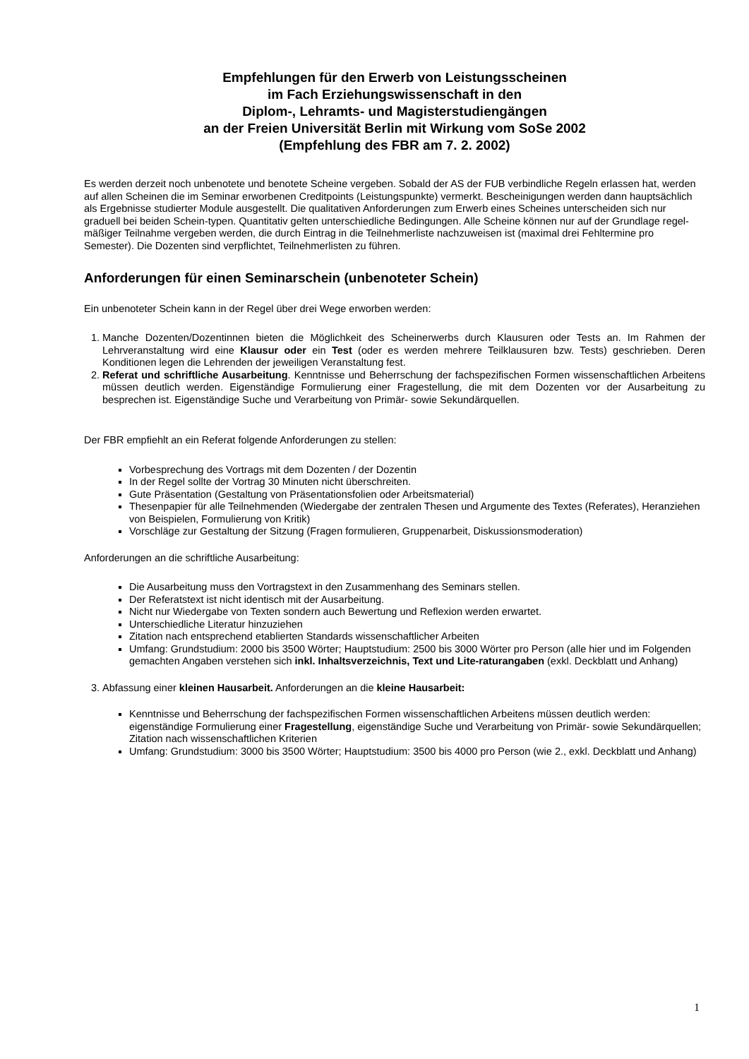Empfehlungen für den Erwerb von Leistungsscheinen
im Fach Erziehungswissenschaft in den
Diplom-, Lehramts- und Magisterstudiengängen
an der Freien Universität Berlin mit Wirkung vom SoSe 2002
(Empfehlung des FBR am 7. 2. 2002)
Es werden derzeit noch unbenotete und benotete Scheine vergeben. Sobald der AS der FUB verbindliche Regeln erlassen hat, werden auf allen Scheinen die im Seminar erworbenen Creditpoints (Leistungspunkte) vermerkt. Bescheinigungen werden dann hauptsächlich als Ergebnisse studierter Module ausgestellt. Die qualitativen Anforderungen zum Erwerb eines Scheines unterscheiden sich nur graduell bei beiden Schein-typen. Quantitativ gelten unterschiedliche Bedingungen. Alle Scheine können nur auf der Grundlage regel-mäßiger Teilnahme vergeben werden, die durch Eintrag in die Teilnehmerliste nachzuweisen ist (maximal drei Fehltermine pro Semester). Die Dozenten sind verpflichtet, Teilnehmerlisten zu führen.
Anforderungen für einen Seminarschein (unbenoteter Schein)
Ein unbenoteter Schein kann in der Regel über drei Wege erworben werden:
1. Manche Dozenten/Dozentinnen bieten die Möglichkeit des Scheinerwerbs durch Klausuren oder Tests an. Im Rahmen der Lehrveranstaltung wird eine Klausur oder ein Test (oder es werden mehrere Teilklausuren bzw. Tests) geschrieben. Deren Konditionen legen die Lehrenden der jeweiligen Veranstaltung fest.
2. Referat und schriftliche Ausarbeitung. Kenntnisse und Beherrschung der fachspezifischen Formen wissenschaftlichen Arbeitens müssen deutlich werden. Eigenständige Formulierung einer Fragestellung, die mit dem Dozenten vor der Ausarbeitung zu besprechen ist. Eigenständige Suche und Verarbeitung von Primär- sowie Sekundärquellen.
Der FBR empfiehlt an ein Referat folgende Anforderungen zu stellen:
Vorbesprechung des Vortrags mit dem Dozenten / der Dozentin
In der Regel sollte der Vortrag 30 Minuten nicht überschreiten.
Gute Präsentation (Gestaltung von Präsentationsfolien oder Arbeitsmaterial)
Thesenpapier für alle Teilnehmenden (Wiedergabe der zentralen Thesen und Argumente des Textes (Referates), Heranziehen von Beispielen, Formulierung von Kritik)
Vorschläge zur Gestaltung der Sitzung (Fragen formulieren, Gruppenarbeit, Diskussionsmoderation)
Anforderungen an die schriftliche Ausarbeitung:
Die Ausarbeitung muss den Vortragstext in den Zusammenhang des Seminars stellen.
Der Referatstext ist nicht identisch mit der Ausarbeitung.
Nicht nur Wiedergabe von Texten sondern auch Bewertung und Reflexion werden erwartet.
Unterschiedliche Literatur hinzuziehen
Zitation nach entsprechend etablierten Standards wissenschaftlicher Arbeiten
Umfang: Grundstudium: 2000 bis 3500 Wörter; Hauptstudium: 2500 bis 3000 Wörter pro Person (alle hier und im Folgenden gemachten Angaben verstehen sich inkl. Inhaltsverzeichnis, Text und Lite-raturangaben (exkl. Deckblatt und Anhang)
3. Abfassung einer kleinen Hausarbeit. Anforderungen an die kleine Hausarbeit:
Kenntnisse und Beherrschung der fachspezifischen Formen wissenschaftlichen Arbeitens müssen deutlich werden: eigenständige Formulierung einer Fragestellung, eigenständige Suche und Verarbeitung von Primär- sowie Sekundärquellen; Zitation nach wissenschaftlichen Kriterien
Umfang: Grundstudium: 3000 bis 3500 Wörter; Hauptstudium: 3500 bis 4000 pro Person (wie 2., exkl. Deckblatt und Anhang)
1